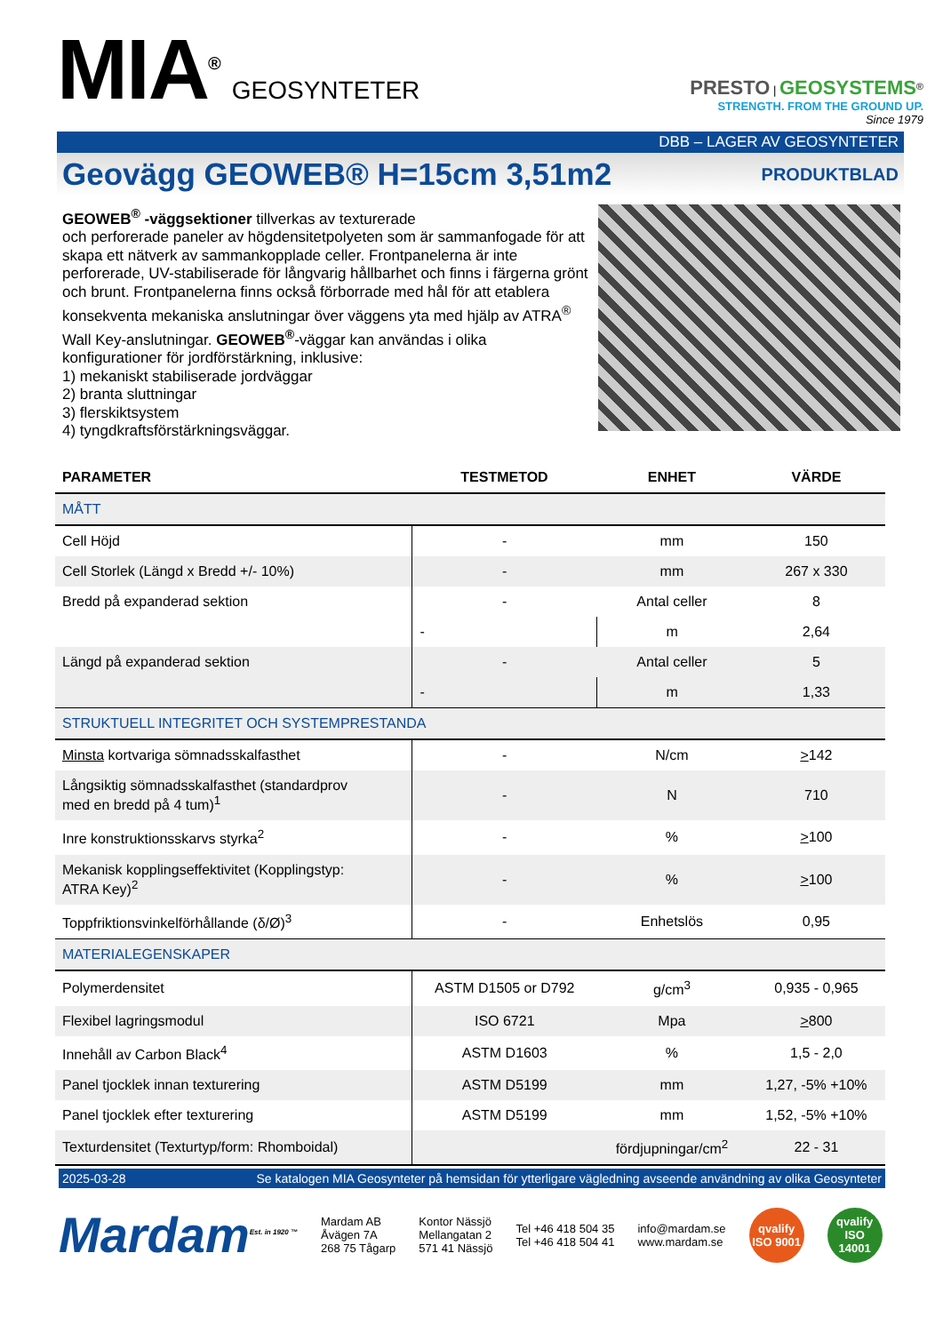MIA<sup>®</sup> GEOSYNTETER
PRESTO | GEOSYSTEMS<sup>®</sup>
STRENGTH. FROM THE GROUND UP.
Since 1979
DBB – LAGER AV GEOSYNTETER
Geovägg GEOWEB® H=15cm 3,51m2
PRODUKTBLAD
GEOWEB<sup>®</sup> -väggsektioner tillverkas av texturerade
och perforerade paneler av högdensitetpolyeten som är sammanfogade för att skapa ett nätverk av sammankopplade celler. Frontpanelerna är inte perforerade, UV-stabiliserade för långvarig hållbarhet och finns i färgerna grönt och brunt. Frontpanelerna finns också förborrade med hål för att etablera konsekventa mekaniska anslutningar över väggens yta med hjälp av ATRA<sup>®</sup> Wall Key-anslutningar. GEOWEB<sup>®</sup>-väggar kan användas i olika konfigurationer för jordförstärkning, inklusive:
1) mekaniskt stabiliserade jordväggar
2) branta sluttningar
3) flerskiktsystem
4) tyngdkraftsförstärkningsväggar.
| PARAMETER | TESTMETOD | ENHET | VÄRDE |
| --- | --- | --- | --- |
| MÅTT | | | |
| Cell Höjd | - | mm | 150 |
| Cell Storlek (Längd x Bredd +/- 10%) | - | mm | 267 x 330 |
| Bredd på expanderad sektion | - | Antal celler | 8 |
| | - | m | 2,64 |
| Längd på expanderad sektion | - | Antal celler | 5 |
| | - | m | 1,33 |
| STRUKTUELL INTEGRITET OCH SYSTEMPRESTANDA | | | |
| Minsta kortvariga sömnadsskalfasthet | - | N/cm | > 142 |
| Långsiktig sömnadsskalfasthet (standardprov med en bredd på 4 tum)<sup>1</sup> | - | N | 710 |
| Inre konstruktionsskarvs styrka<sup>2</sup> | - | % | > 100 |
| Mekanisk kopplingseffektivitet (Kopplingstyp: ATRA Key)<sup>2</sup> | - | % | > 100 |
| Toppfriktionsvinkelförhållande (δ/Ø)<sup>3</sup> | - | Enhetslös | 0,95 |
| MATERIALEGENSKAPER | | | |
| Polymerdensitet | ASTM D1505 or D792 | g/cm<sup>3</sup> | 0,935 - 0,965 |
| Flexibel lagringsmodul | ISO 6721 | Mpa | > 800 |
| Innehåll av Carbon Black<sup>4</sup> | ASTM D1603 | % | 1,5 - 2,0 |
| Panel tjocklek innan texturering | ASTM D5199 | mm | 1,27, -5% +10% |
| Panel tjocklek efter texturering | ASTM D5199 | mm | 1,52, -5% +10% |
| Texturdensitet (Texturtyp/form: Rhomboidal) | | fördjupningar/cm<sup>2</sup> | 22 - 31 |
2025-03-28 Se katalogen MIA Geosynteter på hemsidan för ytterligare vägledning avseende användning av olika Geosynteter
Mardam<sup>Est. in 1920 ™</sup>
Mardam AB
Åvägen 7A
268 75 Tågarp
Kontor Nässjö
Mellangatan 2
571 41 Nässjö
Tel +46 418 504 35
Tel +46 418 504 41
info@mardam.se
www.mardam.se
qvalify
ISO 9001
qvalify
ISO 14001